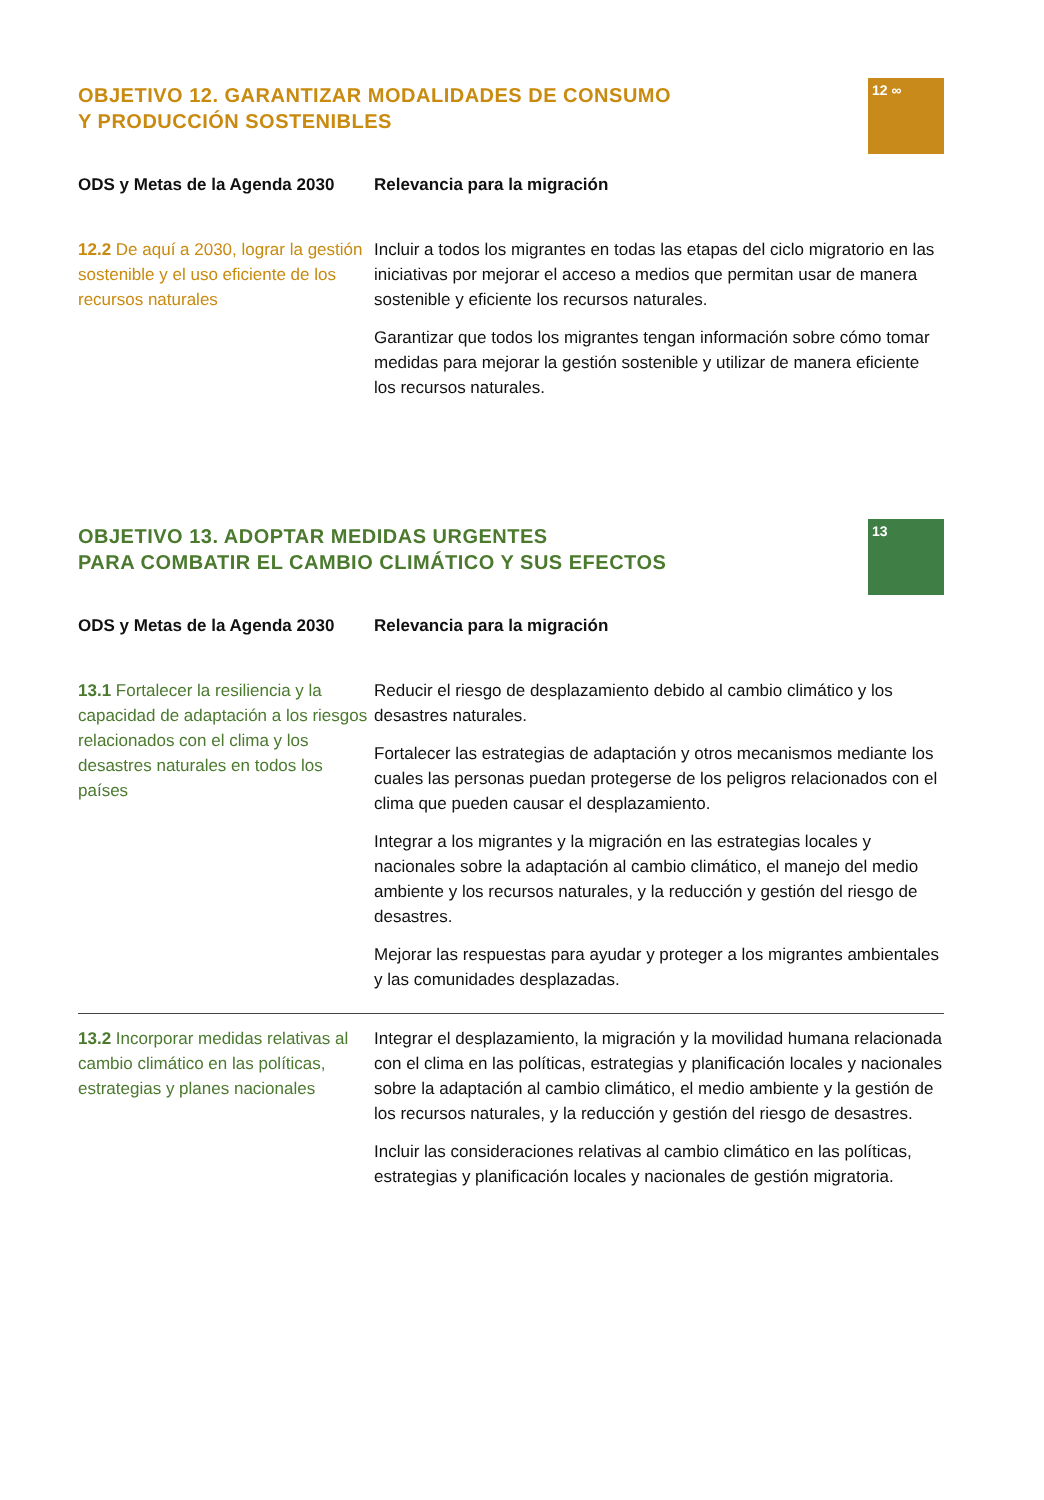OBJETIVO 12. GARANTIZAR MODALIDADES DE CONSUMO
Y PRODUCCIÓN SOSTENIBLES
12 ∞
| ODS y Metas de la Agenda 2030 | Relevancia para la migración |
| --- | --- |
| 12.2 De aquí a 2030, lograr la gestión sostenible y el uso eficiente de los recursos naturales | Incluir a todos los migrantes en todas las etapas del ciclo migratorio en las iniciativas por mejorar el acceso a medios que permitan usar de manera sostenible y eficiente los recursos naturales. Garantizar que todos los migrantes tengan información sobre cómo tomar medidas para mejorar la gestión sostenible y utilizar de manera eficiente los recursos naturales. |
OBJETIVO 13. ADOPTAR MEDIDAS URGENTES
PARA COMBATIR EL CAMBIO CLIMÁTICO Y SUS EFECTOS
13
| ODS y Metas de la Agenda 2030 | Relevancia para la migración |
| --- | --- |
| 13.1 Fortalecer la resiliencia y la capacidad de adaptación a los riesgos relacionados con el clima y los desastres naturales en todos los países | Reducir el riesgo de desplazamiento debido al cambio climático y los desastres naturales. Fortalecer las estrategias de adaptación y otros mecanismos mediante los cuales las personas puedan protegerse de los peligros relacionados con el clima que pueden causar el desplazamiento. Integrar a los migrantes y la migración en las estrategias locales y nacionales sobre la adaptación al cambio climático, el manejo del medio ambiente y los recursos naturales, y la reducción y gestión del riesgo de desastres. Mejorar las respuestas para ayudar y proteger a los migrantes ambientales y las comunidades desplazadas. |
| 13.2 Incorporar medidas relativas al cambio climático en las políticas, estrategias y planes nacionales | Integrar el desplazamiento, la migración y la movilidad humana relacionada con el clima en las políticas, estrategias y planificación locales y nacionales sobre la adaptación al cambio climático, el medio ambiente y la gestión de los recursos naturales, y la reducción y gestión del riesgo de desastres. Incluir las consideraciones relativas al cambio climático en las políticas, estrategias y planificación locales y nacionales de gestión migratoria. |